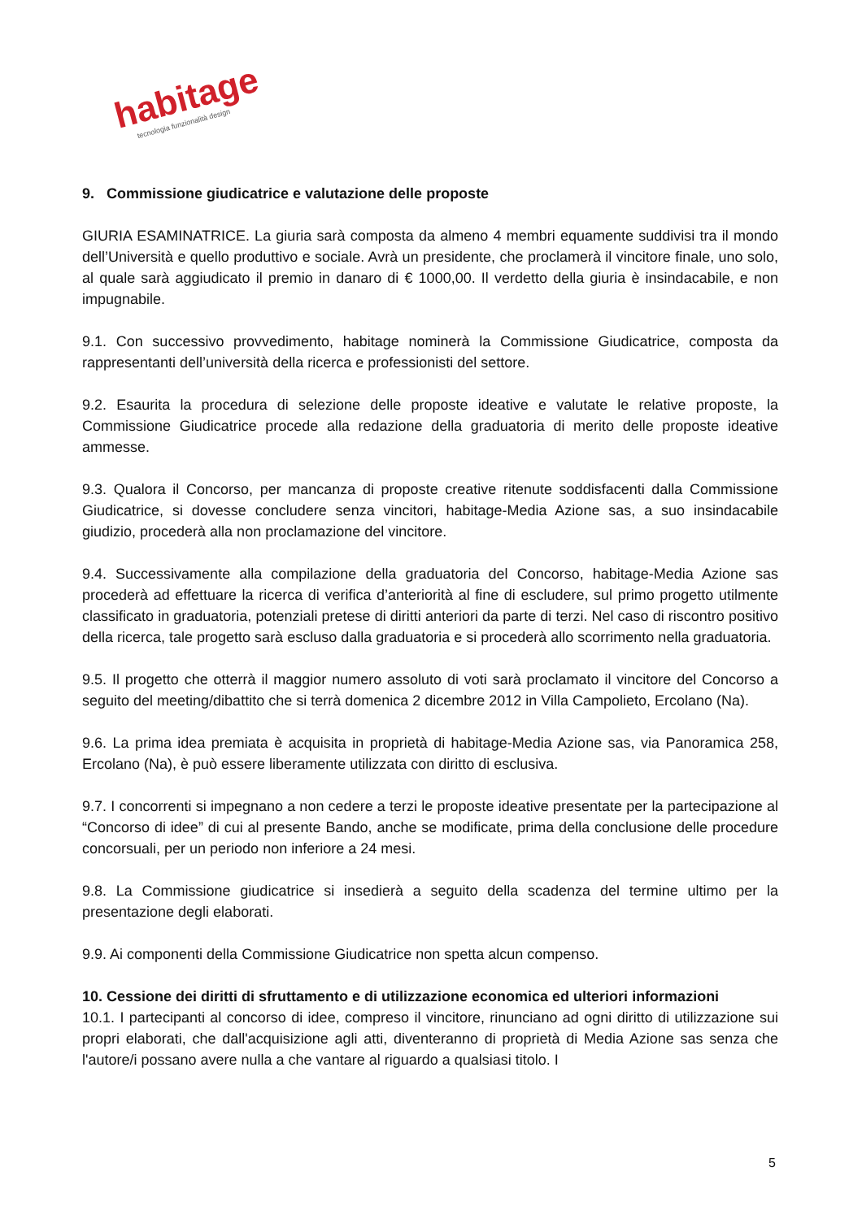habitage
tecnologia funzionalità design
9. Commissione giudicatrice e valutazione delle proposte
GIURIA ESAMINATRICE. La giuria sarà composta da almeno 4 membri equamente suddivisi tra il mondo dell’Università e quello produttivo e sociale. Avrà un presidente, che proclamerà il vincitore finale, uno solo, al quale sarà aggiudicato il premio in danaro di € 1000,00. Il verdetto della giuria è insindacabile, e non impugnabile.
9.1. Con successivo provvedimento, habitage nominerà la Commissione Giudicatrice, composta da rappresentanti dell’università della ricerca e professionisti del settore.
9.2. Esaurita la procedura di selezione delle proposte ideative e valutate le relative proposte, la Commissione Giudicatrice procede alla redazione della graduatoria di merito delle proposte ideative ammesse.
9.3. Qualora il Concorso, per mancanza di proposte creative ritenute soddisfacenti dalla Commissione Giudicatrice, si dovesse concludere senza vincitori, habitage-Media Azione sas, a suo insindacabile giudizio, procederà alla non proclamazione del vincitore.
9.4. Successivamente alla compilazione della graduatoria del Concorso, habitage-Media Azione sas procederà ad effettuare la ricerca di verifica d’anteriorità al fine di escludere, sul primo progetto utilmente classificato in graduatoria, potenziali pretese di diritti anteriori da parte di terzi. Nel caso di riscontro positivo della ricerca, tale progetto sarà escluso dalla graduatoria e si procederà allo scorrimento nella graduatoria.
9.5. Il progetto che otterrà il maggior numero assoluto di voti sarà proclamato il vincitore del Concorso a seguito del meeting/dibattito che si terrà domenica 2 dicembre 2012 in Villa Campolieto, Ercolano (Na).
9.6. La prima idea premiata è acquisita in proprietà di habitage-Media Azione sas, via Panoramica 258, Ercolano (Na), è può essere liberamente utilizzata con diritto di esclusiva.
9.7. I concorrenti si impegnano a non cedere a terzi le proposte ideative presentate per la partecipazione al “Concorso di idee” di cui al presente Bando, anche se modificate, prima della conclusione delle procedure concorsuali, per un periodo non inferiore a 24 mesi.
9.8. La Commissione giudicatrice si insedierà a seguito della scadenza del termine ultimo per la presentazione degli elaborati.
9.9. Ai componenti della Commissione Giudicatrice non spetta alcun compenso.
10. Cessione dei diritti di sfruttamento e di utilizzazione economica ed ulteriori informazioni
10.1. I partecipanti al concorso di idee, compreso il vincitore, rinunciano ad ogni diritto di utilizzazione sui propri elaborati, che dall'acquisizione agli atti, diventeranno di proprietà di Media Azione sas senza che l'autore/i possano avere nulla a che vantare al riguardo a qualsiasi titolo. I
5